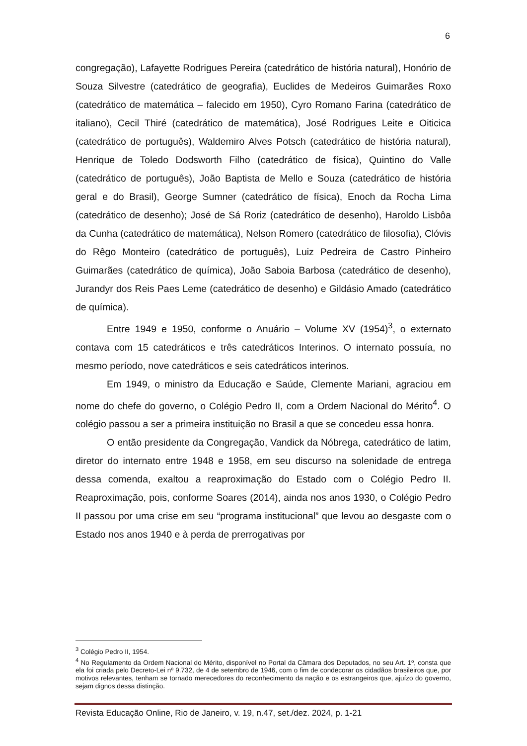6
congregação), Lafayette Rodrigues Pereira (catedrático de história natural), Honório de Souza Silvestre (catedrático de geografia), Euclides de Medeiros Guimarães Roxo (catedrático de matemática – falecido em 1950), Cyro Romano Farina (catedrático de italiano), Cecil Thiré (catedrático de matemática), José Rodrigues Leite e Oiticica (catedrático de português), Waldemiro Alves Potsch (catedrático de história natural), Henrique de Toledo Dodsworth Filho (catedrático de física), Quintino do Valle (catedrático de português), João Baptista de Mello e Souza (catedrático de história geral e do Brasil), George Sumner (catedrático de física), Enoch da Rocha Lima (catedrático de desenho); José de Sá Roriz (catedrático de desenho), Haroldo Lisbôa da Cunha (catedrático de matemática), Nelson Romero (catedrático de filosofia), Clóvis do Rêgo Monteiro (catedrático de português), Luiz Pedreira de Castro Pinheiro Guimarães (catedrático de química), João Saboia Barbosa (catedrático de desenho), Jurandyr dos Reis Paes Leme (catedrático de desenho) e Gildásio Amado (catedrático de química).
Entre 1949 e 1950, conforme o Anuário – Volume XV (1954)<sup>3</sup>, o externato contava com 15 catedráticos e três catedráticos Interinos. O internato possuía, no mesmo período, nove catedráticos e seis catedráticos interinos.
Em 1949, o ministro da Educação e Saúde, Clemente Mariani, agraciou em nome do chefe do governo, o Colégio Pedro II, com a Ordem Nacional do Mérito<sup>4</sup>. O colégio passou a ser a primeira instituição no Brasil a que se concedeu essa honra.
O então presidente da Congregação, Vandick da Nóbrega, catedrático de latim, diretor do internato entre 1948 e 1958, em seu discurso na solenidade de entrega dessa comenda, exaltou a reaproximação do Estado com o Colégio Pedro II. Reaproximação, pois, conforme Soares (2014), ainda nos anos 1930, o Colégio Pedro II passou por uma crise em seu “programa institucional” que levou ao desgaste com o Estado nos anos 1940 e à perda de prerrogativas por
<sup>3</sup> Colégio Pedro II, 1954.
<sup>4</sup> No Regulamento da Ordem Nacional do Mérito, disponível no Portal da Câmara dos Deputados, no seu Art. 1º, consta que ela foi criada pelo Decreto-Lei nº 9.732, de 4 de setembro de 1946, com o fim de condecorar os cidadãos brasileiros que, por motivos relevantes, tenham se tornado merecedores do reconhecimento da nação e os estrangeiros que, ajuízo do governo, sejam dignos dessa distinção.
Revista Educação Online, Rio de Janeiro, v. 19, n.47, set./dez. 2024, p. 1-21